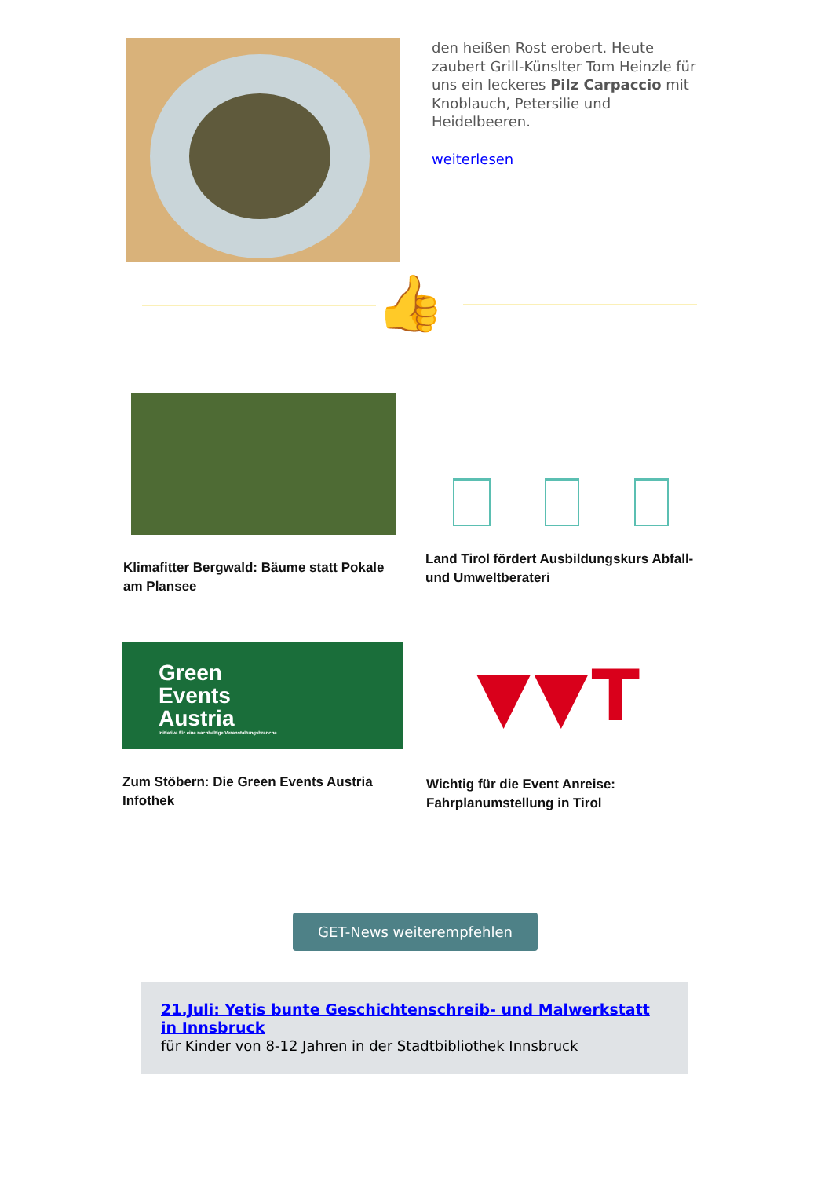den heißen Rost erobert. Heute zaubert Grill-Künslter Tom Heinzle für uns ein leckeres Pilz Carpaccio mit Knoblauch, Petersilie und Heidelbeeren.
weiterlesen
👍
Klimafitter Bergwald: Bäume statt Pokale am Plansee
Land Tirol fördert Ausbildungskurs Abfall- und Umweltberateri
Green
Events
Austria
Initiative für eine nachhaltige Veranstaltungsbranche
Zum Stöbern: Die Green Events Austria Infothek
▼▼T
Wichtig für die Event Anreise: Fahrplanumstellung in Tirol
GET-News weiterempfehlen
21.Juli: Yetis bunte Geschichtenschreib- und Malwerkstatt in Innsbruck
für Kinder von 8-12 Jahren in der Stadtbibliothek Innsbruck